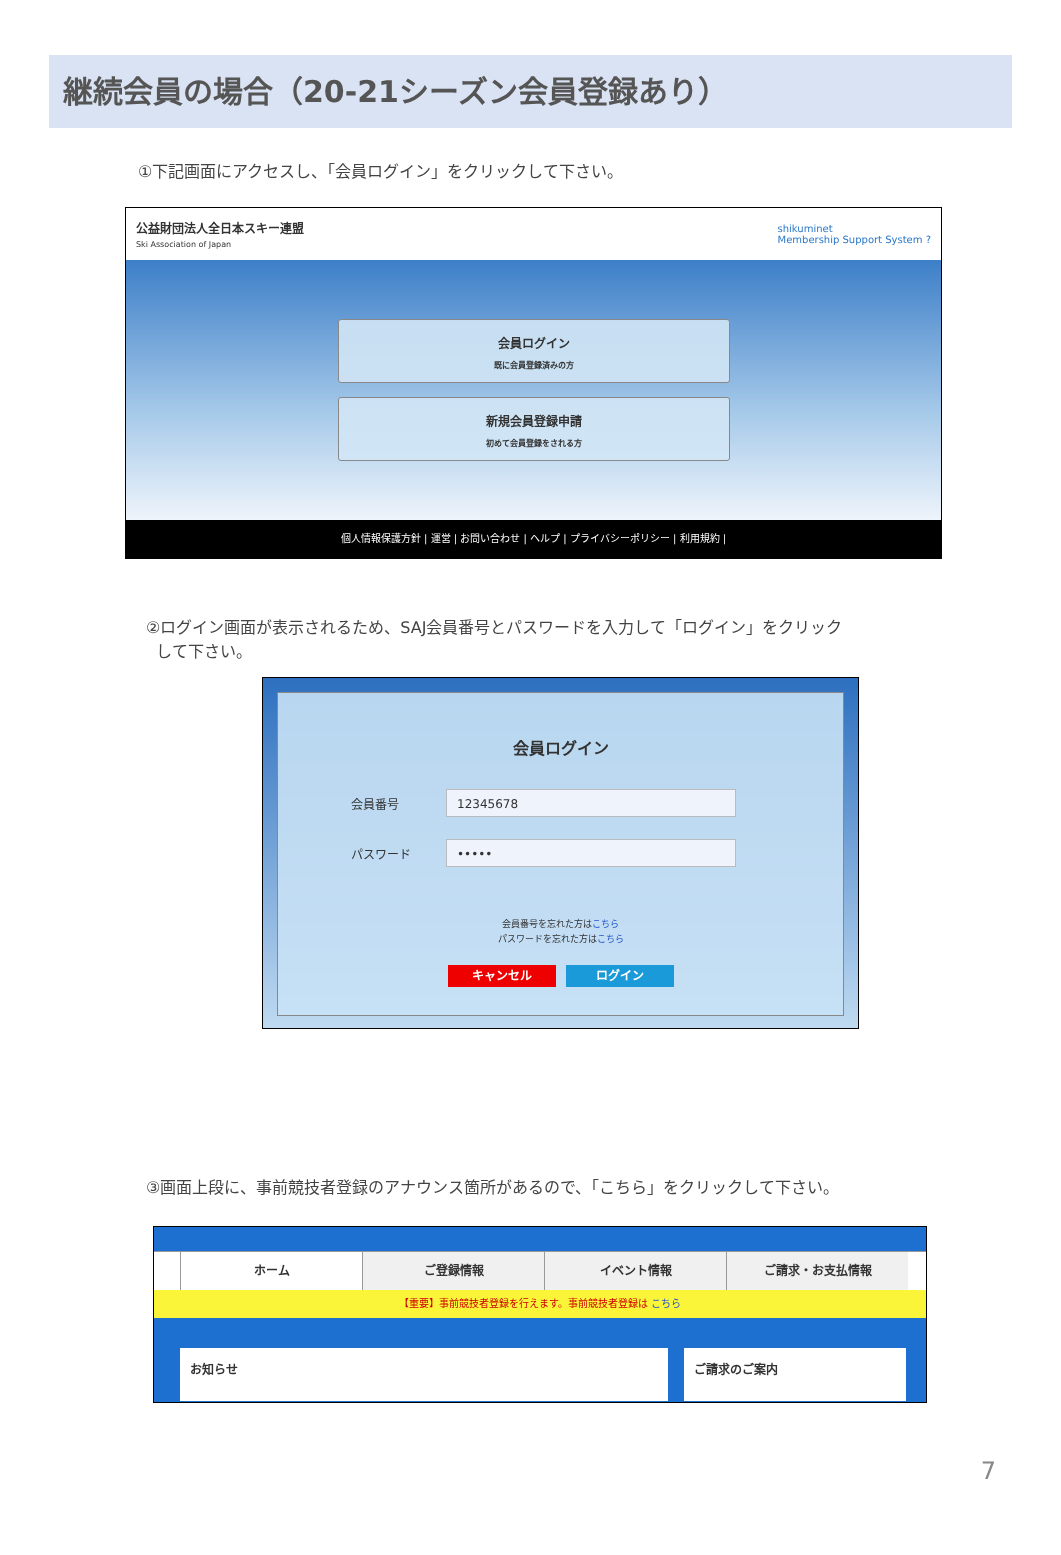継続会員の場合（20-21シーズン会員登録あり）
①下記画面にアクセスし、「会員ログイン」をクリックして下さい。
公益財団法人全日本スキー連盟
Ski Association of Japan
shikuminet
Membership Support System ?
会員ログイン
既に会員登録済みの方
新規会員登録申請
初めて会員登録をされる方
個人情報保護方針 | 運営 | お問い合わせ | ヘルプ | プライバシーポリシー | 利用規約 |
②ログイン画面が表示されるため、SAJ会員番号とパスワードを入力して「ログイン」をクリック
して下さい。
会員ログイン
会員番号
12345678
パスワード
•••••
会員番号を忘れた方はこちら
パスワードを忘れた方はこちら
キャンセル ログイン
③画面上段に、事前競技者登録のアナウンス箇所があるので、「こちら」をクリックして下さい。
ホーム ご登録情報 イベント情報 ご請求・お支払情報
【重要】事前競技者登録を行えます。事前競技者登録は こちら
お知らせ ご請求のご案内
7